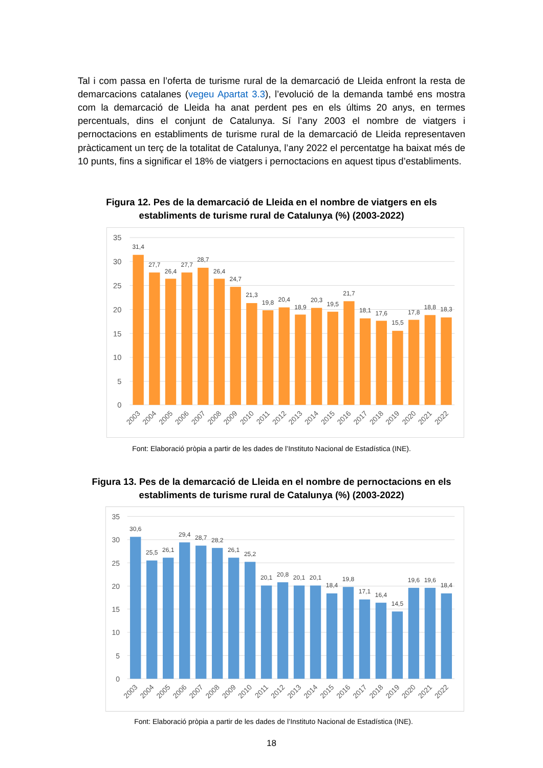Tal i com passa en l’oferta de turisme rural de la demarcació de Lleida enfront la resta de demarcacions catalanes (vegeu Apartat 3.3), l’evolució de la demanda també ens mostra com la demarcació de Lleida ha anat perdent pes en els últims 20 anys, en termes percentuals, dins el conjunt de Catalunya. Sí l’any 2003 el nombre de viatgers i pernoctacions en establiments de turisme rural de la demarcació de Lleida representaven pràcticament un terç de la totalitat de Catalunya, l’any 2022 el percentatge ha baixat més de 10 punts, fins a significar el 18% de viatgers i pernoctacions en aquest tipus d’establiments.
Figura 12. Pes de la demarcació de Lleida en el nombre de viatgers en els establiments de turisme rural de Catalunya (%) (2003-2022)
35
30
25
20
15
10
5
0
31,4
27,7
26,4
27,7
28,7
26,4
24,7
21,3
19,8
20,4
18,9
20,3
19,5
21,7
18,1
17,6
15,5
17,8
18,8
18,3
2003
2004
2005
2006
2007
2008
2009
2010
2011
2012
2013
2014
2015
2016
2017
2018
2019
2020
2021
2022
Font: Elaboració pròpia a partir de les dades de l’Instituto Nacional de Estadística (INE).
Figura 13. Pes de la demarcació de Lleida en el nombre de pernoctacions en els establiments de turisme rural de Catalunya (%) (2003-2022)
35
30
25
20
15
10
5
0
30,6
25,5
26,1
29,4
28,7
28,2
26,1
25,2
20,1
20,8
20,1
20,1
18,4
19,8
17,1
16,4
14,5
19,6
19,6
18,4
2003
2004
2005
2006
2007
2008
2009
2010
2011
2012
2013
2014
2015
2016
2017
2018
2019
2020
2021
2022
Font: Elaboració pròpia a partir de les dades de l’Instituto Nacional de Estadística (INE).
18